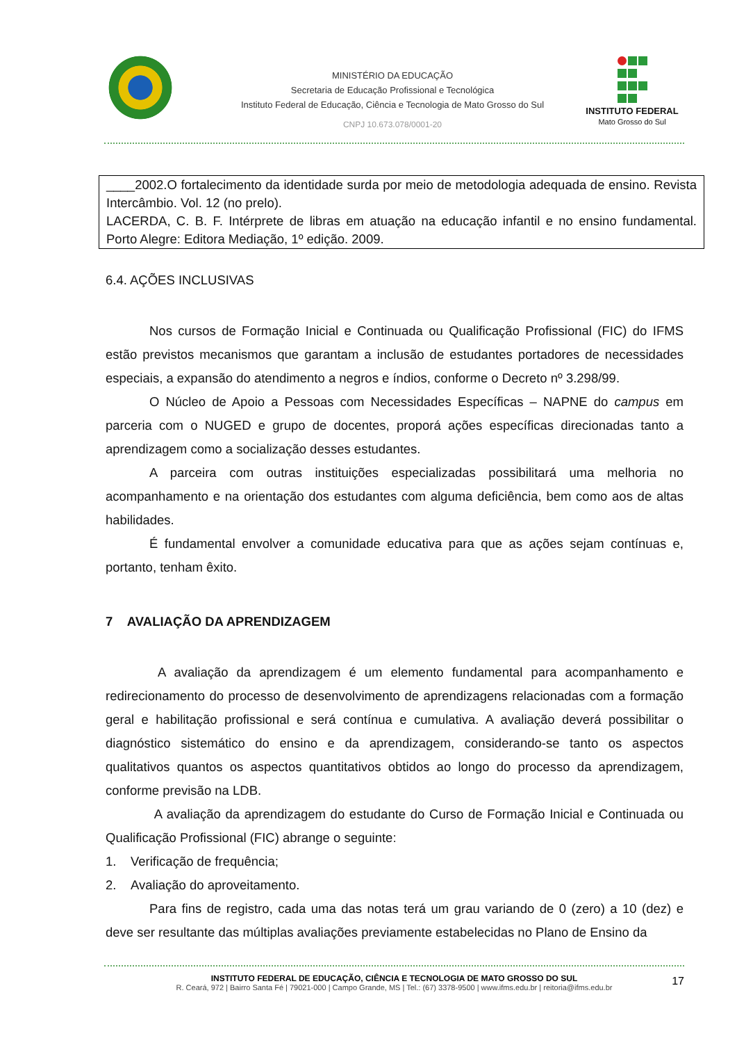MINISTÉRIO DA EDUCAÇÃO
Secretaria de Educação Profissional e Tecnológica
Instituto Federal de Educação, Ciência e Tecnologia de Mato Grosso do Sul
CNPJ 10.673.078/0001-20
INSTITUTO FEDERAL
Mato Grosso do Sul
____2002.O fortalecimento da identidade surda por meio de metodologia adequada de ensino. Revista Intercâmbio. Vol. 12 (no prelo).
LACERDA, C. B. F. Intérprete de libras em atuação na educação infantil e no ensino fundamental. Porto Alegre: Editora Mediação, 1º edição. 2009.
6.4. AÇÕES INCLUSIVAS
Nos cursos de Formação Inicial e Continuada ou Qualificação Profissional (FIC) do IFMS estão previstos mecanismos que garantam a inclusão de estudantes portadores de necessidades especiais, a expansão do atendimento a negros e índios, conforme o Decreto nº 3.298/99.
O Núcleo de Apoio a Pessoas com Necessidades Específicas – NAPNE do campus em parceria com o NUGED e grupo de docentes, proporá ações específicas direcionadas tanto a aprendizagem como a socialização desses estudantes.
A parceira com outras instituições especializadas possibilitará uma melhoria no acompanhamento e na orientação dos estudantes com alguma deficiência, bem como aos de altas habilidades.
É fundamental envolver a comunidade educativa para que as ações sejam contínuas e, portanto, tenham êxito.
7 AVALIAÇÃO DA APRENDIZAGEM
A avaliação da aprendizagem é um elemento fundamental para acompanhamento e redirecionamento do processo de desenvolvimento de aprendizagens relacionadas com a formação geral e habilitação profissional e será contínua e cumulativa. A avaliação deverá possibilitar o diagnóstico sistemático do ensino e da aprendizagem, considerando-se tanto os aspectos qualitativos quantos os aspectos quantitativos obtidos ao longo do processo da aprendizagem, conforme previsão na LDB.
A avaliação da aprendizagem do estudante do Curso de Formação Inicial e Continuada ou Qualificação Profissional (FIC) abrange o seguinte:
1. Verificação de frequência;
2. Avaliação do aproveitamento.
Para fins de registro, cada uma das notas terá um grau variando de 0 (zero) a 10 (dez) e deve ser resultante das múltiplas avaliações previamente estabelecidas no Plano de Ensino da
INSTITUTO FEDERAL DE EDUCAÇÃO, CIÊNCIA E TECNOLOGIA DE MATO GROSSO DO SUL
R. Ceará, 972 | Bairro Santa Fé | 79021-000 | Campo Grande, MS | Tel.: (67) 3378-9500 | www.ifms.edu.br | reitoria@ifms.edu.br
17